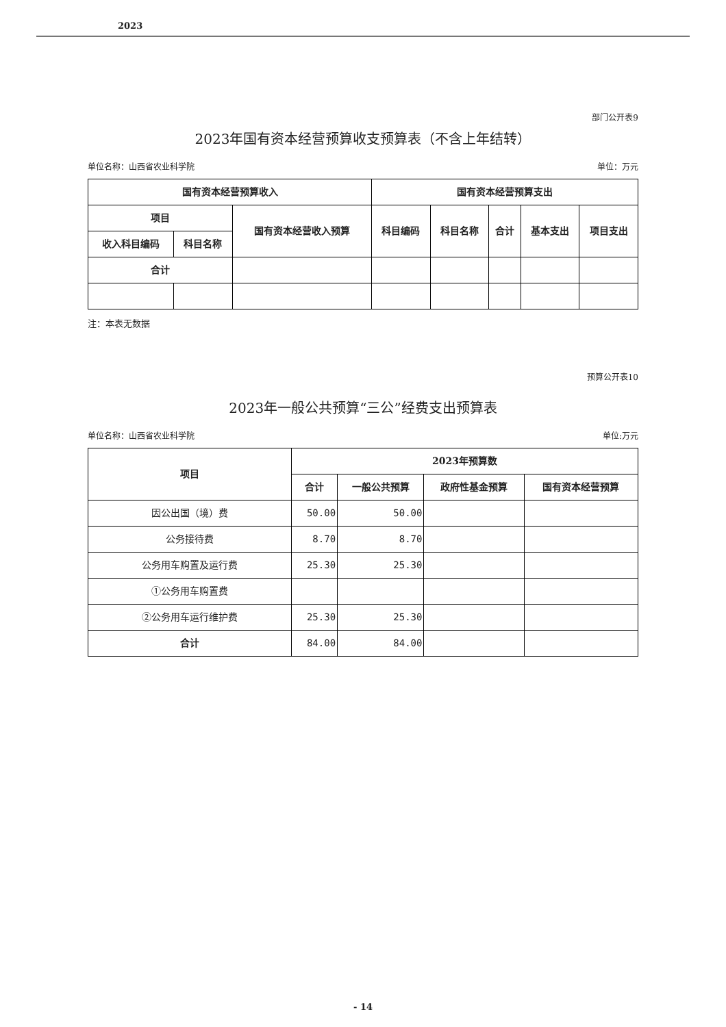2023
部门公开表9
2023年国有资本经营预算收支预算表（不含上年结转）
单位名称：山西省农业科学院 单位：万元
| 国有资本经营预算收入 | | | 国有资本经营预算支出 | | | | |
| --- | --- | --- | --- | --- | --- | --- | --- |
| 项目 | | 国有资本经营收入预算 | 科目编码 | 科目名称 | 合计 | 基本支出 | 项目支出 |
| 收入科目编码 | 科目名称 | | | | | | |
| 合计 | | | | | | | |
注：本表无数据
预算公开表10
2023年一般公共预算“三公”经费支出预算表
单位名称：山西省农业科学院 单位:万元
| 项目 | 2023年预算数 | | | |
| --- | --- | --- | --- | --- |
| | 合计 | 一般公共预算 | 政府性基金预算 | 国有资本经营预算 |
| 因公出国（境）费 | 50.00 | 50.00 | | |
| 公务接待费 | 8.70 | 8.70 | | |
| 公务用车购置及运行费 | 25.30 | 25.30 | | |
| ①公务用车购置费 | | | | |
| ②公务用车运行维护费 | 25.30 | 25.30 | | |
| 合计 | 84.00 | 84.00 | | |
- 14